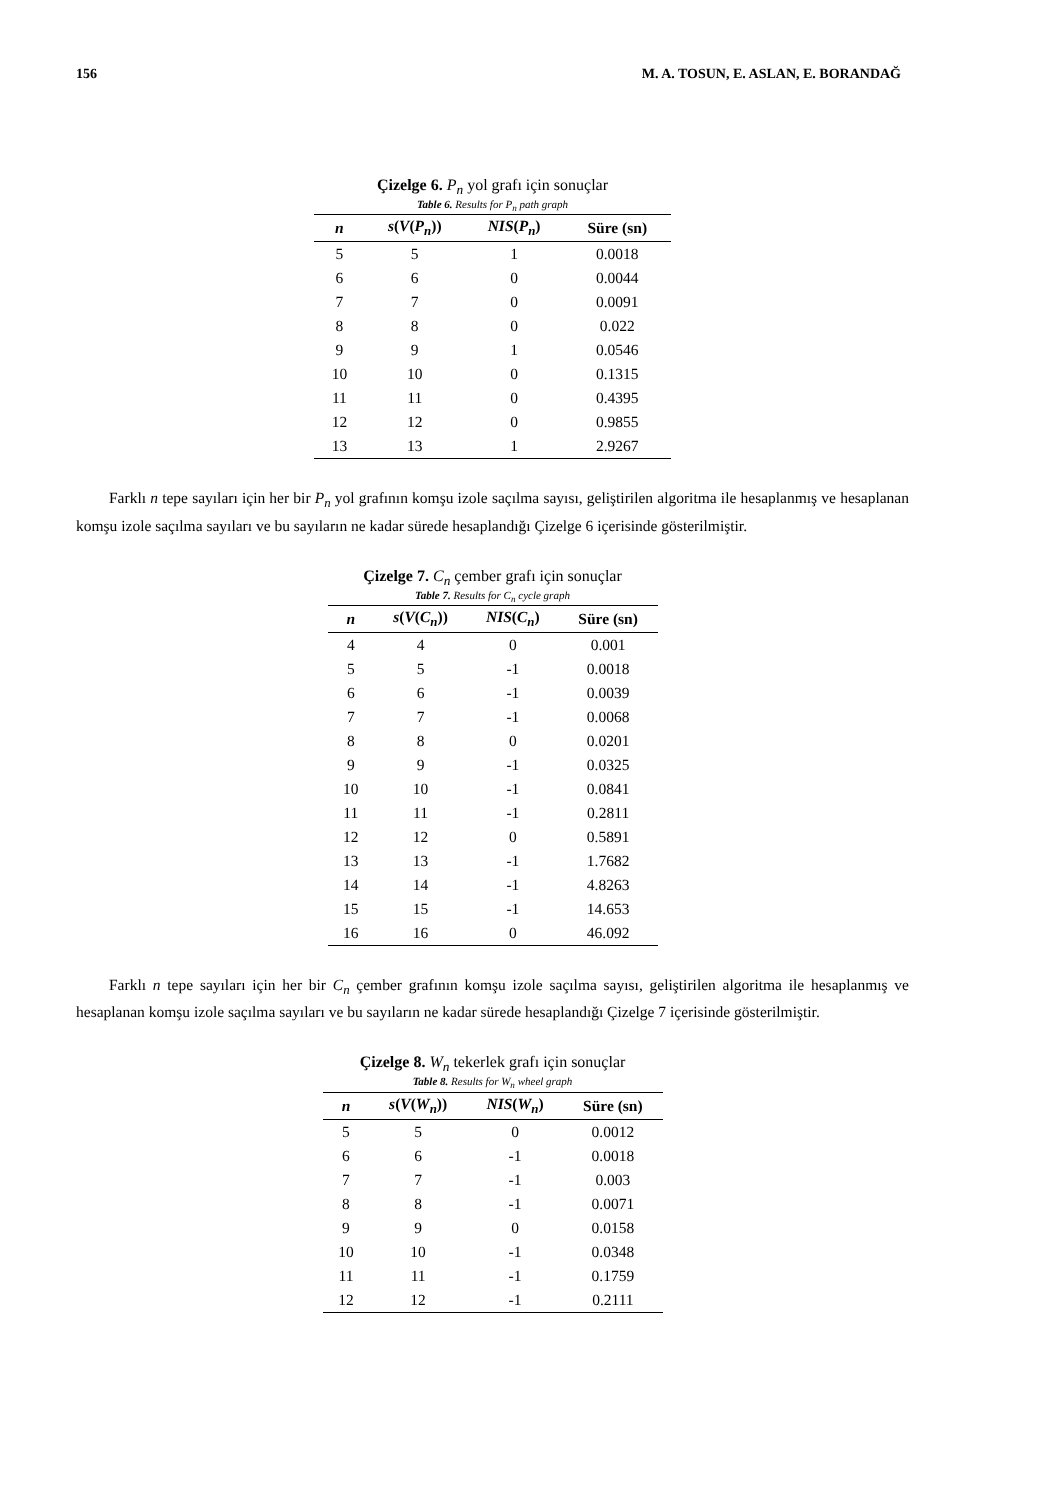156 M. A. TOSUN, E. ASLAN, E. BORANDAĞ
Çizelge 6. P<sub>n</sub> yol grafı için sonuçlar
Table 6. Results for P<sub>n</sub> path graph
| n | s ( V ( P<sub>n</sub> )) | NIS ( P<sub>n</sub> ) | Süre (sn) |
| --- | --- | --- | --- |
| 5 | 5 | 1 | 0.0018 |
| 6 | 6 | 0 | 0.0044 |
| 7 | 7 | 0 | 0.0091 |
| 8 | 8 | 0 | 0.022 |
| 9 | 9 | 1 | 0.0546 |
| 10 | 10 | 0 | 0.1315 |
| 11 | 11 | 0 | 0.4395 |
| 12 | 12 | 0 | 0.9855 |
| 13 | 13 | 1 | 2.9267 |
Farklı n tepe sayıları için her bir P<sub>n</sub> yol grafının komşu izole saçılma sayısı, geliştirilen algoritma ile hesaplanmış ve hesaplanan komşu izole saçılma sayıları ve bu sayıların ne kadar sürede hesaplandığı Çizelge 6 içerisinde gösterilmiştir.
Çizelge 7. C<sub>n</sub> çember grafı için sonuçlar
Table 7. Results for C<sub>n</sub> cycle graph
| n | s ( V ( C<sub>n</sub> )) | NIS ( C<sub>n</sub> ) | Süre (sn) |
| --- | --- | --- | --- |
| 4 | 4 | 0 | 0.001 |
| 5 | 5 | -1 | 0.0018 |
| 6 | 6 | -1 | 0.0039 |
| 7 | 7 | -1 | 0.0068 |
| 8 | 8 | 0 | 0.0201 |
| 9 | 9 | -1 | 0.0325 |
| 10 | 10 | -1 | 0.0841 |
| 11 | 11 | -1 | 0.2811 |
| 12 | 12 | 0 | 0.5891 |
| 13 | 13 | -1 | 1.7682 |
| 14 | 14 | -1 | 4.8263 |
| 15 | 15 | -1 | 14.653 |
| 16 | 16 | 0 | 46.092 |
Farklı n tepe sayıları için her bir C<sub>n</sub> çember grafının komşu izole saçılma sayısı, geliştirilen algoritma ile hesaplanmış ve hesaplanan komşu izole saçılma sayıları ve bu sayıların ne kadar sürede hesaplandığı Çizelge 7 içerisinde gösterilmiştir.
Çizelge 8. W<sub>n</sub> tekerlek grafı için sonuçlar
Table 8. Results for W<sub>n</sub> wheel graph
| n | s ( V ( W<sub>n</sub> )) | NIS ( W<sub>n</sub> ) | Süre (sn) |
| --- | --- | --- | --- |
| 5 | 5 | 0 | 0.0012 |
| 6 | 6 | -1 | 0.0018 |
| 7 | 7 | -1 | 0.003 |
| 8 | 8 | -1 | 0.0071 |
| 9 | 9 | 0 | 0.0158 |
| 10 | 10 | -1 | 0.0348 |
| 11 | 11 | -1 | 0.1759 |
| 12 | 12 | -1 | 0.2111 |